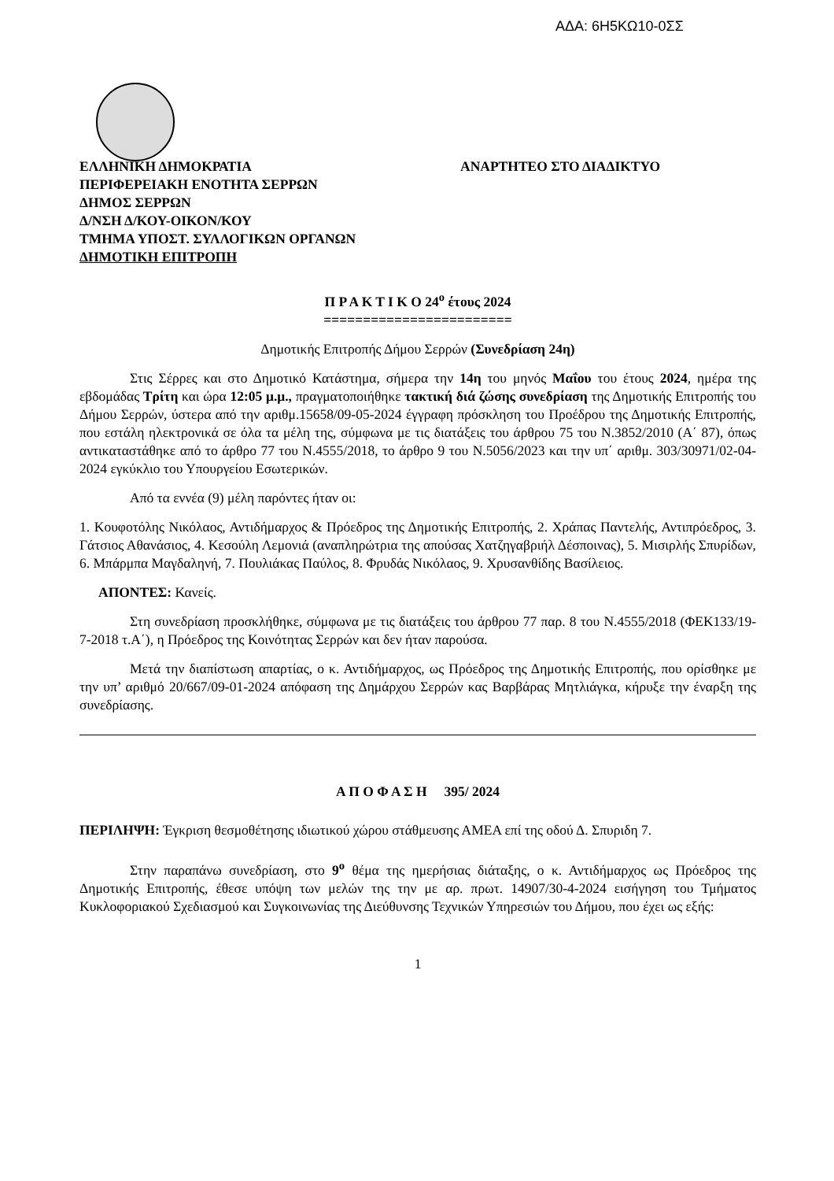ΑΔΑ: 6Η5ΚΩ10-0ΣΣ
ΕΛΛΗΝΙΚΗ ΔΗΜΟΚΡΑΤΙΑ
ΠΕΡΙΦΕΡΕΙΑΚΗ ΕΝΟΤΗΤΑ ΣΕΡΡΩΝ
ΔΗΜΟΣ ΣΕΡΡΩΝ
Δ/ΝΣΗ Δ/ΚΟΥ-ΟΙΚΟΝ/ΚΟΥ
ΤΜΗΜΑ ΥΠΟΣΤ. ΣΥΛΛΟΓΙΚΩΝ ΟΡΓΑΝΩΝ
ΔΗΜΟΤΙΚΗ ΕΠΙΤΡΟΠΗ
ΑΝΑΡΤΗΤΕΟ ΣΤΟ ΔΙΑΔΙΚΤΥΟ
Π Ρ Α Κ Τ Ι Κ Ο 24<sup>ο</sup> έτους 2024
========================
Δημοτικής Επιτροπής Δήμου Σερρών (Συνεδρίαση 24η)
Στις Σέρρες και στο Δημοτικό Κατάστημα, σήμερα την 14η του μηνός Μαΐου του έτους 2024, ημέρα της εβδομάδας Τρίτη και ώρα 12:05 μ.μ., πραγματοποιήθηκε τακτική διά ζώσης συνεδρίαση της Δημοτικής Επιτροπής του Δήμου Σερρών, ύστερα από την αριθμ.15658/09-05-2024 έγγραφη πρόσκληση του Προέδρου της Δημοτικής Επιτροπής, που εστάλη ηλεκτρονικά σε όλα τα μέλη της, σύμφωνα με τις διατάξεις του άρθρου 75 του Ν.3852/2010 (Α΄ 87), όπως αντικαταστάθηκε από το άρθρο 77 του Ν.4555/2018, το άρθρο 9 του Ν.5056/2023 και την υπ΄ αριθμ. 303/30971/02-04-2024 εγκύκλιο του Υπουργείου Εσωτερικών.
Από τα εννέα (9) μέλη παρόντες ήταν οι:
1. Κουφοτόλης Νικόλαος, Αντιδήμαρχος & Πρόεδρος της Δημοτικής Επιτροπής, 2. Χράπας Παντελής, Αντιπρόεδρος, 3. Γάτσιος Αθανάσιος, 4. Κεσούλη Λεμονιά (αναπληρώτρια της απούσας Χατζηγαβριήλ Δέσποινας), 5. Μισιρλής Σπυρίδων, 6. Μπάρμπα Μαγδαληνή, 7. Πουλιάκας Παύλος, 8. Φρυδάς Νικόλαος, 9. Χρυσανθίδης Βασίλειος.
ΑΠΟΝΤΕΣ: Κανείς.
Στη συνεδρίαση προσκλήθηκε, σύμφωνα με τις διατάξεις του άρθρου 77 παρ. 8 του Ν.4555/2018 (ΦΕΚ133/19-7-2018 τ.Α΄), η Πρόεδρος της Κοινότητας Σερρών και δεν ήταν παρούσα.
Μετά την διαπίστωση απαρτίας, ο κ. Αντιδήμαρχος, ως Πρόεδρος της Δημοτικής Επιτροπής, που ορίσθηκε με την υπ’ αριθμό 20/667/09-01-2024 απόφαση της Δημάρχου Σερρών κας Βαρβάρας Μητλιάγκα, κήρυξε την έναρξη της συνεδρίασης.
Α Π Ο Φ Α Σ Η 395/ 2024
ΠΕΡΙΛΗΨΗ: Έγκριση θεσμοθέτησης ιδιωτικού χώρου στάθμευσης ΑΜΕΑ επί της οδού Δ. Σπυριδη 7.
Στην παραπάνω συνεδρίαση, στο 9<sup>ο</sup> θέμα της ημερήσιας διάταξης, ο κ. Αντιδήμαρχος ως Πρόεδρος της Δημοτικής Επιτροπής, έθεσε υπόψη των μελών της την με αρ. πρωτ. 14907/30-4-2024 εισήγηση του Τμήματος Κυκλοφοριακού Σχεδιασμού και Συγκοινωνίας της Διεύθυνσης Τεχνικών Υπηρεσιών του Δήμου, που έχει ως εξής:
1